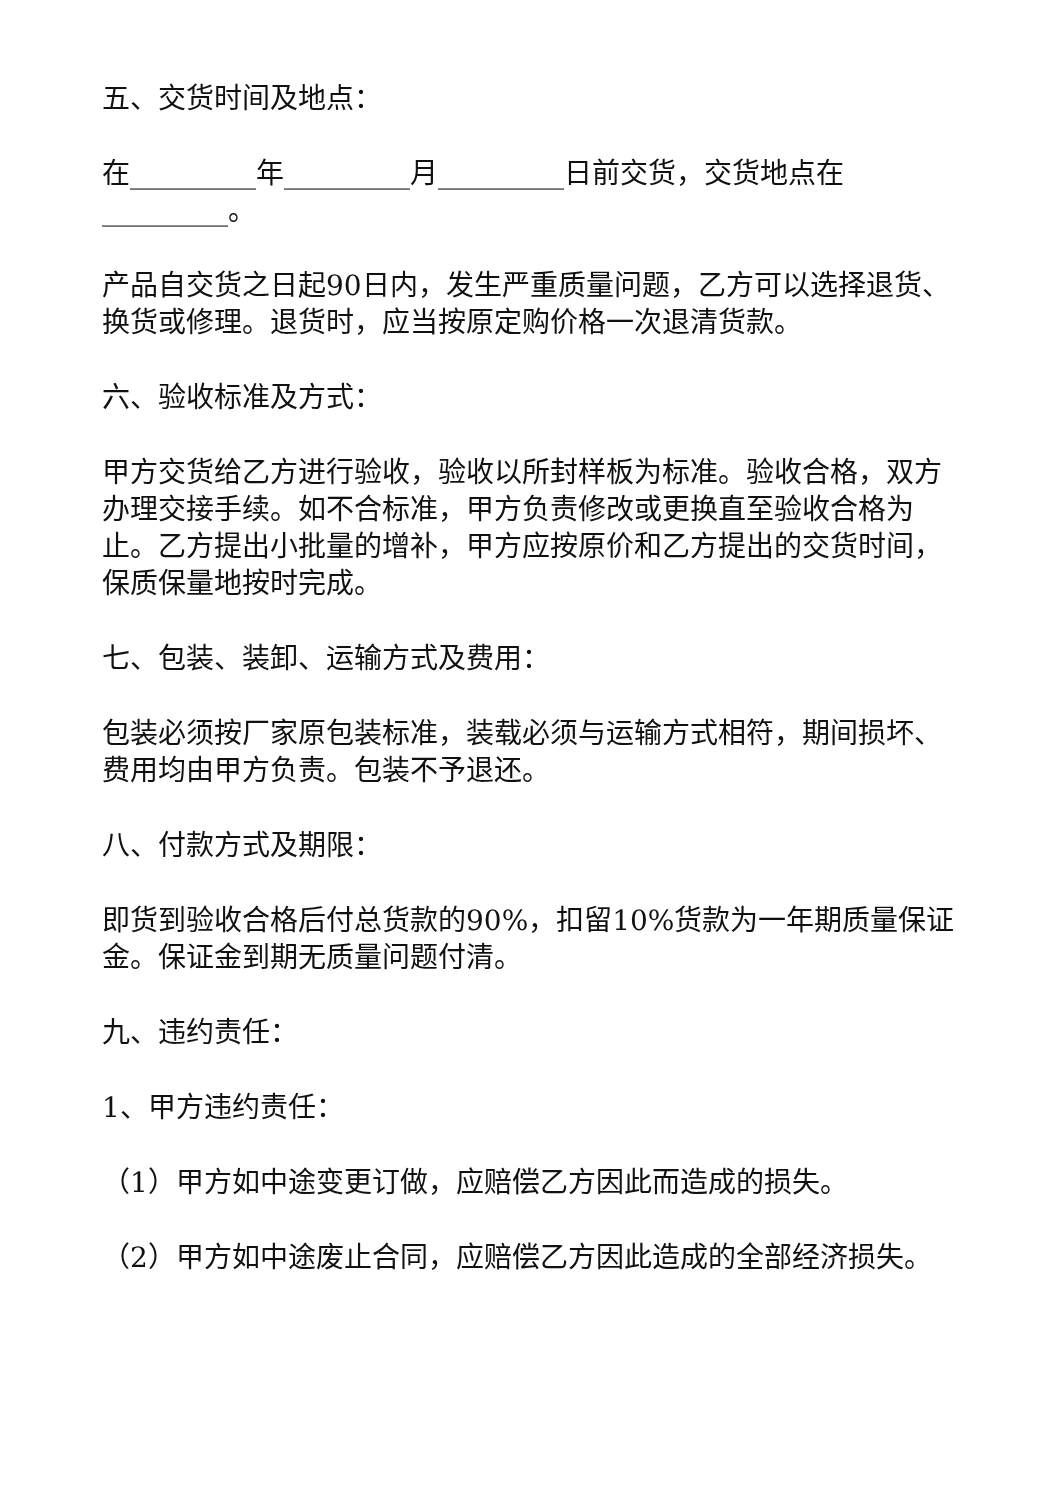五、交货时间及地点：
在_________年_________月_________日前交货，交货地点在_________。
产品自交货之日起90日内，发生严重质量问题，乙方可以选择退货、换货或修理。退货时，应当按原定购价格一次退清货款。
六、验收标准及方式：
甲方交货给乙方进行验收，验收以所封样板为标准。验收合格，双方办理交接手续。如不合标准，甲方负责修改或更换直至验收合格为止。乙方提出小批量的增补，甲方应按原价和乙方提出的交货时间，保质保量地按时完成。
七、包装、装卸、运输方式及费用：
包装必须按厂家原包装标准，装载必须与运输方式相符，期间损坏、费用均由甲方负责。包装不予退还。
八、付款方式及期限：
即货到验收合格后付总货款的90%，扣留10%货款为一年期质量保证金。保证金到期无质量问题付清。
九、违约责任：
1、甲方违约责任：
（1）甲方如中途变更订做，应赔偿乙方因此而造成的损失。
（2）甲方如中途废止合同，应赔偿乙方因此造成的全部经济损失。